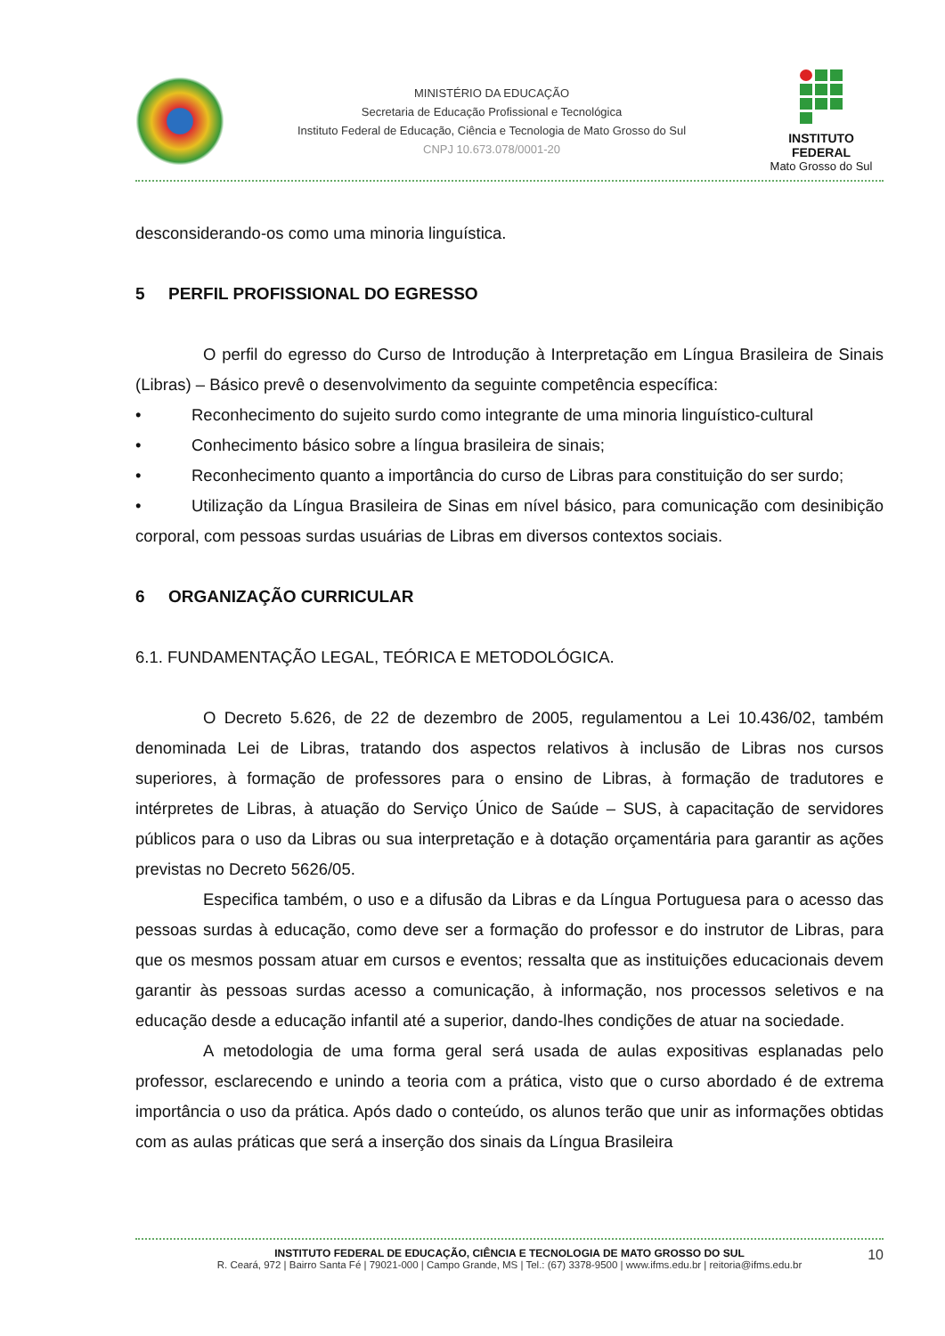MINISTÉRIO DA EDUCAÇÃO
Secretaria de Educação Profissional e Tecnológica
Instituto Federal de Educação, Ciência e Tecnologia de Mato Grosso do Sul
CNPJ 10.673.078/0001-20
INSTITUTO FEDERAL
Mato Grosso do Sul
desconsiderando-os como uma minoria linguística.
5 PERFIL PROFISSIONAL DO EGRESSO
O perfil do egresso do Curso de Introdução à Interpretação em Língua Brasileira de Sinais (Libras) – Básico prevê o desenvolvimento da seguinte competência específica:
• Reconhecimento do sujeito surdo como integrante de uma minoria linguístico-cultural
• Conhecimento básico sobre a língua brasileira de sinais;
• Reconhecimento quanto a importância do curso de Libras para constituição do ser surdo;
• Utilização da Língua Brasileira de Sinas em nível básico, para comunicação com desinibição corporal, com pessoas surdas usuárias de Libras em diversos contextos sociais.
6 ORGANIZAÇÃO CURRICULAR
6.1. FUNDAMENTAÇÃO LEGAL, TEÓRICA E METODOLÓGICA.
O Decreto 5.626, de 22 de dezembro de 2005, regulamentou a Lei 10.436/02, também denominada Lei de Libras, tratando dos aspectos relativos à inclusão de Libras nos cursos superiores, à formação de professores para o ensino de Libras, à formação de tradutores e intérpretes de Libras, à atuação do Serviço Único de Saúde – SUS, à capacitação de servidores públicos para o uso da Libras ou sua interpretação e à dotação orçamentária para garantir as ações previstas no Decreto 5626/05.
Especifica também, o uso e a difusão da Libras e da Língua Portuguesa para o acesso das pessoas surdas à educação, como deve ser a formação do professor e do instrutor de Libras, para que os mesmos possam atuar em cursos e eventos; ressalta que as instituições educacionais devem garantir às pessoas surdas acesso a comunicação, à informação, nos processos seletivos e na educação desde a educação infantil até a superior, dando-lhes condições de atuar na sociedade.
A metodologia de uma forma geral será usada de aulas expositivas esplanadas pelo professor, esclarecendo e unindo a teoria com a prática, visto que o curso abordado é de extrema importância o uso da prática. Após dado o conteúdo, os alunos terão que unir as informações obtidas com as aulas práticas que será a inserção dos sinais da Língua Brasileira
INSTITUTO FEDERAL DE EDUCAÇÃO, CIÊNCIA E TECNOLOGIA DE MATO GROSSO DO SUL
R. Ceará, 972 | Bairro Santa Fé | 79021-000 | Campo Grande, MS | Tel.: (67) 3378-9500 | www.ifms.edu.br | reitoria@ifms.edu.br
10